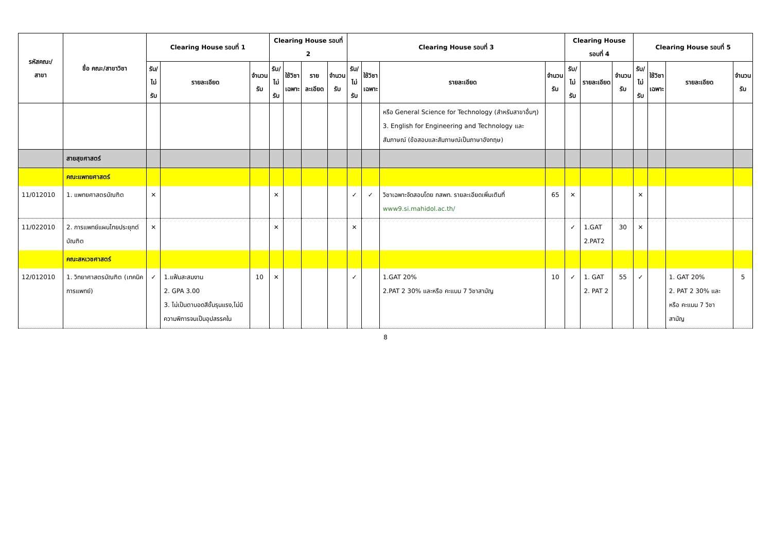| รหัสคณะ/ สาขา | ชื่อ คณะ/สาขาวิชา | Clearing House รอบที่ 1 | | | Clearing House รอบที่ 2 | | | | Clearing House รอบที่ 3 | | | | Clearing House รอบที่ 4 | | | Clearing House รอบที่ 5 | | | |
| --- | --- | --- | --- | --- | --- | --- | --- | --- | --- | --- | --- | --- | --- | --- | --- | --- | --- | --- | --- |
| | | รับ/ ไม่รับ | รายละเอียด | จำนวน รับ | รับ/ ไม่รับ | ใช้วิชา เฉพาะ | รายละเอียด | จำนวน รับ | รับ/ ไม่รับ | ใช้วิชา เฉพาะ | รายละเอียด | จำนวน รับ | รับ/ ไม่รับ | รายละเอียด | จำนวน รับ | รับ/ ไม่รับ | ใช้วิชา เฉพาะ | รายละเอียด | จำนวน รับ |
| | | | | | | | | | | | หรือ General Science for Technology (สำหรับสาขาอื่นๆ) 3. English for Engineering and Technology และสัมภาษณ์ (ข้อสอบและสัมภาษณ์เป็นภาษาอังกฤษ) | | | | | | | | |
| | สายสุขศาสตร์ | | | | | | | | | | | | | | | | | | |
| | คณะแพทยศาสตร์ | | | | | | | | | | | | | | | | | | |
| 11/012010 | 1. แพทยศาสตรบัณฑิต | ✕ | | | ✕ | | | | ✓ | ✓ | วิชาเฉพาะจัดสอบโดย กสพท. รายละเอียดเพิ่มเติมที่ www9.si.mahidol.ac.th/ | 65 | ✕ | | | ✕ | | | |
| 11/022010 | 2. การแพทย์แผนไทยประยุกต์บัณฑิต | ✕ | | | ✕ | | | | ✕ | | | | ✓ | 1.GAT 2.PAT2 | 30 | ✕ | | | |
| | คณะสหเวชศาสตร์ | | | | | | | | | | | | | | | | | | |
| 12/012010 | 1. วิทยาศาสตรบัณฑิต (เทคนิคการแพทย์) | ✓ | 1.แฟ้มสะสมงาน 2. GPA 3.00 3. ไม่เป็นตาบอดสีขั้นรุนแรง,ไม่มีความพิการจนเป็นอุปสรรคใน | 10 | ✕ | | | | ✓ | | 1.GAT 20% 2.PAT 2 30% และหรือ คะแนน 7 วิชาสามัญ | 10 | ✓ | 1. GAT 2. PAT 2 | 55 | ✓ | | 1. GAT 20% 2. PAT 2 30% และหรือ คะแนน 7 วิชาสามัญ | 5 |
8